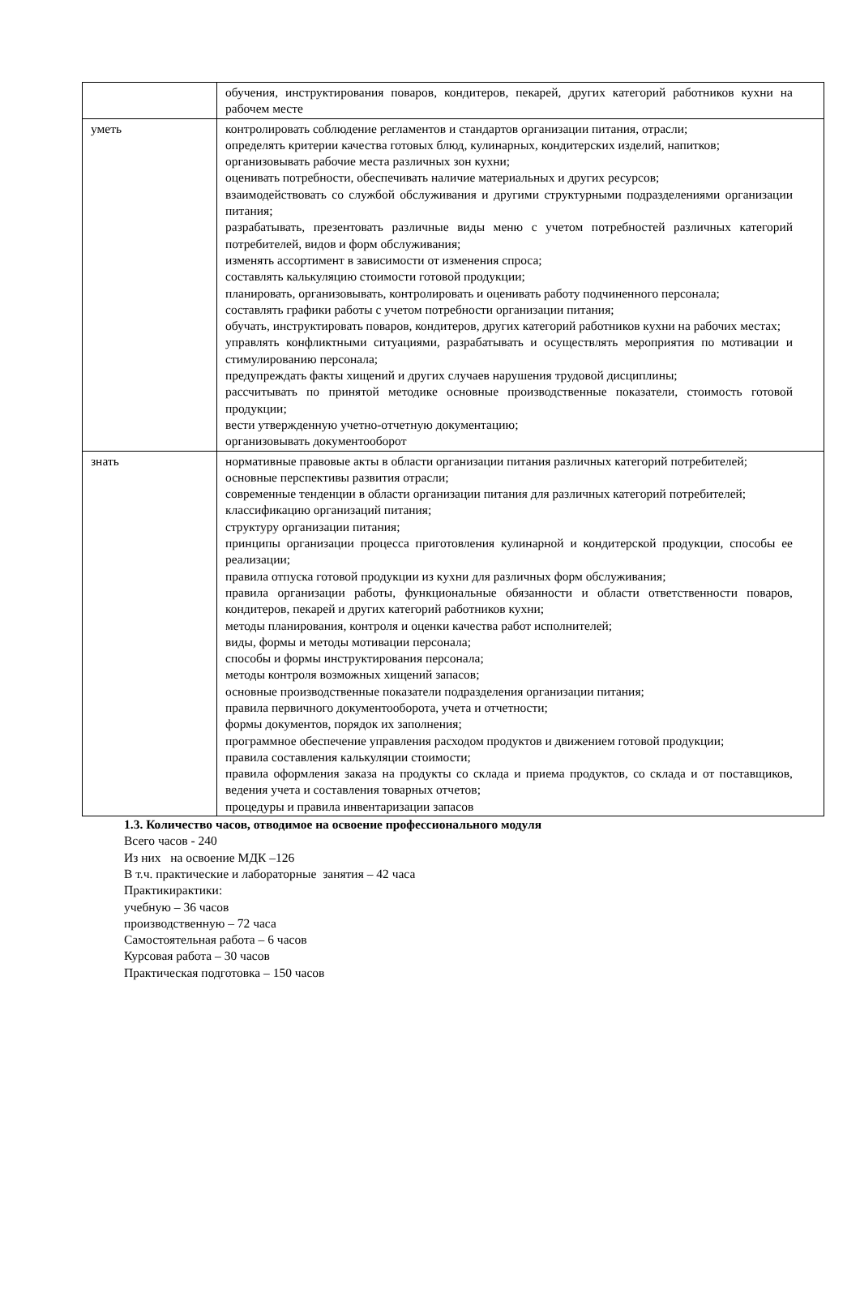| | обучения, инструктирования поваров, кондитеров, пекарей, других категорий работников кухни на рабочем месте |
| уметь | контролировать соблюдение регламентов и стандартов организации питания, отрасли; определять критерии качества готовых блюд, кулинарных, кондитерских изделий, напитков; организовывать рабочие места различных зон кухни; оценивать потребности, обеспечивать наличие материальных и других ресурсов; взаимодействовать со службой обслуживания и другими структурными подразделениями организации питания; разрабатывать, презентовать различные виды меню с учетом потребностей различных категорий потребителей, видов и форм обслуживания; изменять ассортимент в зависимости от изменения спроса; составлять калькуляцию стоимости готовой продукции; планировать, организовывать, контролировать и оценивать работу подчиненного персонала; составлять графики работы с учетом потребности организации питания; обучать, инструктировать поваров, кондитеров, других категорий работников кухни на рабочих местах; управлять конфликтными ситуациями, разрабатывать и осуществлять мероприятия по мотивации и стимулированию персонала; предупреждать факты хищений и других случаев нарушения трудовой дисциплины; рассчитывать по принятой методике основные производственные показатели, стоимость готовой продукции; вести утвержденную учетно-отчетную документацию; организовывать документооборот |
| знать | нормативные правовые акты в области организации питания различных категорий потребителей; основные перспективы развития отрасли; современные тенденции в области организации питания для различных категорий потребителей; классификацию организаций питания; структуру организации питания; принципы организации процесса приготовления кулинарной и кондитерской продукции, способы ее реализации; правила отпуска готовой продукции из кухни для различных форм обслуживания; правила организации работы, функциональные обязанности и области ответственности поваров, кондитеров, пекарей и других категорий работников кухни; методы планирования, контроля и оценки качества работ исполнителей; виды, формы и методы мотивации персонала; способы и формы инструктирования персонала; методы контроля возможных хищений запасов; основные производственные показатели подразделения организации питания; правила первичного документооборота, учета и отчетности; формы документов, порядок их заполнения; программное обеспечение управления расходом продуктов и движением готовой продукции; правила составления калькуляции стоимости; правила оформления заказа на продукты со склада и приема продуктов, со склада и от поставщиков, ведения учета и составления товарных отчетов; процедуры и правила инвентаризации запасов |
1.3. Количество часов, отводимое на освоение профессионального модуля
Всего часов - 240
Из них на освоение МДК –126
В т.ч. практические и лабораторные занятия – 42 часа
Практикирактики:
учебную – 36 часов
производственную – 72 часа
Самостоятельная работа – 6 часов
Курсовая работа – 30 часов
Практическая подготовка – 150 часов